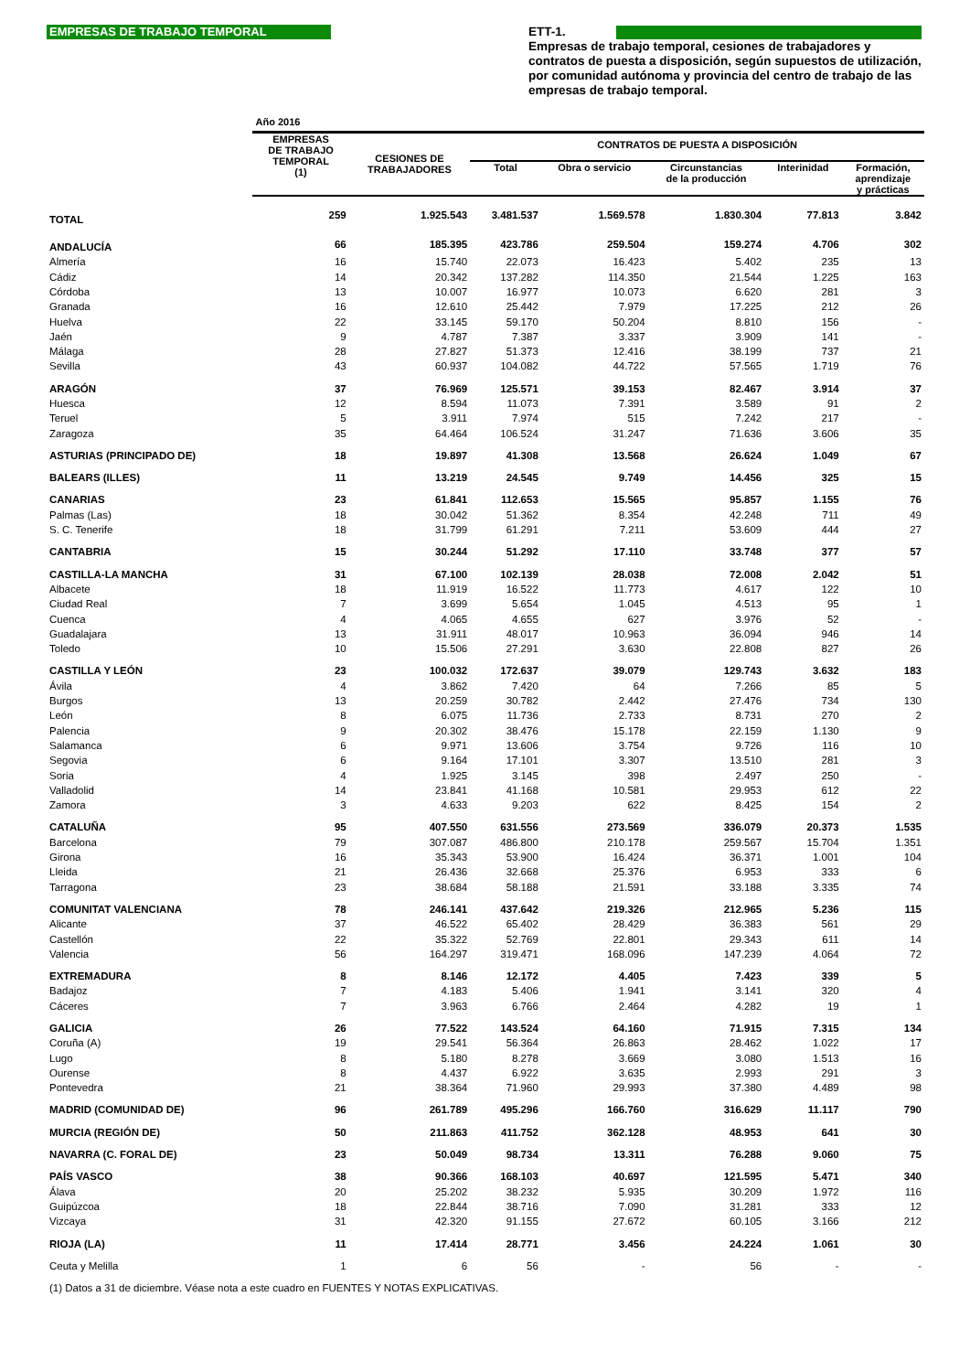EMPRESAS DE TRABAJO TEMPORAL
ETT-1.
Empresas de trabajo temporal, cesiones de trabajadores y contratos de puesta a disposición, según supuestos de utilización, por comunidad autónoma y provincia del centro de trabajo de las empresas de trabajo temporal.
| | Año 2016 | | | | | | |
| --- | --- | --- | --- | --- | --- | --- | --- |
| | EMPRESAS DE TRABAJO TEMPORAL (1) | CESIONES DE TRABAJADORES | CONTRATOS DE PUESTA A DISPOSICIÓN | | | | |
| | | | Total | Obra o servicio | Circunstancias de la producción | Interinidad | Formación, aprendizaje y prácticas |
| TOTAL | 259 | 1.925.543 | 3.481.537 | 1.569.578 | 1.830.304 | 77.813 | 3.842 |
| ANDALUCÍA | 66 | 185.395 | 423.786 | 259.504 | 159.274 | 4.706 | 302 |
| Almería | 16 | 15.740 | 22.073 | 16.423 | 5.402 | 235 | 13 |
| Cádiz | 14 | 20.342 | 137.282 | 114.350 | 21.544 | 1.225 | 163 |
| Córdoba | 13 | 10.007 | 16.977 | 10.073 | 6.620 | 281 | 3 |
| Granada | 16 | 12.610 | 25.442 | 7.979 | 17.225 | 212 | 26 |
| Huelva | 22 | 33.145 | 59.170 | 50.204 | 8.810 | 156 | - |
| Jaén | 9 | 4.787 | 7.387 | 3.337 | 3.909 | 141 | - |
| Málaga | 28 | 27.827 | 51.373 | 12.416 | 38.199 | 737 | 21 |
| Sevilla | 43 | 60.937 | 104.082 | 44.722 | 57.565 | 1.719 | 76 |
| ARAGÓN | 37 | 76.969 | 125.571 | 39.153 | 82.467 | 3.914 | 37 |
| Huesca | 12 | 8.594 | 11.073 | 7.391 | 3.589 | 91 | 2 |
| Teruel | 5 | 3.911 | 7.974 | 515 | 7.242 | 217 | - |
| Zaragoza | 35 | 64.464 | 106.524 | 31.247 | 71.636 | 3.606 | 35 |
| ASTURIAS (PRINCIPADO DE) | 18 | 19.897 | 41.308 | 13.568 | 26.624 | 1.049 | 67 |
| BALEARS (ILLES) | 11 | 13.219 | 24.545 | 9.749 | 14.456 | 325 | 15 |
| CANARIAS | 23 | 61.841 | 112.653 | 15.565 | 95.857 | 1.155 | 76 |
| Palmas (Las) | 18 | 30.042 | 51.362 | 8.354 | 42.248 | 711 | 49 |
| S. C. Tenerife | 18 | 31.799 | 61.291 | 7.211 | 53.609 | 444 | 27 |
| CANTABRIA | 15 | 30.244 | 51.292 | 17.110 | 33.748 | 377 | 57 |
| CASTILLA-LA MANCHA | 31 | 67.100 | 102.139 | 28.038 | 72.008 | 2.042 | 51 |
| Albacete | 18 | 11.919 | 16.522 | 11.773 | 4.617 | 122 | 10 |
| Ciudad Real | 7 | 3.699 | 5.654 | 1.045 | 4.513 | 95 | 1 |
| Cuenca | 4 | 4.065 | 4.655 | 627 | 3.976 | 52 | - |
| Guadalajara | 13 | 31.911 | 48.017 | 10.963 | 36.094 | 946 | 14 |
| Toledo | 10 | 15.506 | 27.291 | 3.630 | 22.808 | 827 | 26 |
| CASTILLA Y LEÓN | 23 | 100.032 | 172.637 | 39.079 | 129.743 | 3.632 | 183 |
| Ávila | 4 | 3.862 | 7.420 | 64 | 7.266 | 85 | 5 |
| Burgos | 13 | 20.259 | 30.782 | 2.442 | 27.476 | 734 | 130 |
| León | 8 | 6.075 | 11.736 | 2.733 | 8.731 | 270 | 2 |
| Palencia | 9 | 20.302 | 38.476 | 15.178 | 22.159 | 1.130 | 9 |
| Salamanca | 6 | 9.971 | 13.606 | 3.754 | 9.726 | 116 | 10 |
| Segovia | 6 | 9.164 | 17.101 | 3.307 | 13.510 | 281 | 3 |
| Soria | 4 | 1.925 | 3.145 | 398 | 2.497 | 250 | - |
| Valladolid | 14 | 23.841 | 41.168 | 10.581 | 29.953 | 612 | 22 |
| Zamora | 3 | 4.633 | 9.203 | 622 | 8.425 | 154 | 2 |
| CATALUÑA | 95 | 407.550 | 631.556 | 273.569 | 336.079 | 20.373 | 1.535 |
| Barcelona | 79 | 307.087 | 486.800 | 210.178 | 259.567 | 15.704 | 1.351 |
| Girona | 16 | 35.343 | 53.900 | 16.424 | 36.371 | 1.001 | 104 |
| Lleida | 21 | 26.436 | 32.668 | 25.376 | 6.953 | 333 | 6 |
| Tarragona | 23 | 38.684 | 58.188 | 21.591 | 33.188 | 3.335 | 74 |
| COMUNITAT VALENCIANA | 78 | 246.141 | 437.642 | 219.326 | 212.965 | 5.236 | 115 |
| Alicante | 37 | 46.522 | 65.402 | 28.429 | 36.383 | 561 | 29 |
| Castellón | 22 | 35.322 | 52.769 | 22.801 | 29.343 | 611 | 14 |
| Valencia | 56 | 164.297 | 319.471 | 168.096 | 147.239 | 4.064 | 72 |
| EXTREMADURA | 8 | 8.146 | 12.172 | 4.405 | 7.423 | 339 | 5 |
| Badajoz | 7 | 4.183 | 5.406 | 1.941 | 3.141 | 320 | 4 |
| Cáceres | 7 | 3.963 | 6.766 | 2.464 | 4.282 | 19 | 1 |
| GALICIA | 26 | 77.522 | 143.524 | 64.160 | 71.915 | 7.315 | 134 |
| Coruña (A) | 19 | 29.541 | 56.364 | 26.863 | 28.462 | 1.022 | 17 |
| Lugo | 8 | 5.180 | 8.278 | 3.669 | 3.080 | 1.513 | 16 |
| Ourense | 8 | 4.437 | 6.922 | 3.635 | 2.993 | 291 | 3 |
| Pontevedra | 21 | 38.364 | 71.960 | 29.993 | 37.380 | 4.489 | 98 |
| MADRID (COMUNIDAD DE) | 96 | 261.789 | 495.296 | 166.760 | 316.629 | 11.117 | 790 |
| MURCIA (REGIÓN DE) | 50 | 211.863 | 411.752 | 362.128 | 48.953 | 641 | 30 |
| NAVARRA (C. FORAL DE) | 23 | 50.049 | 98.734 | 13.311 | 76.288 | 9.060 | 75 |
| PAÍS VASCO | 38 | 90.366 | 168.103 | 40.697 | 121.595 | 5.471 | 340 |
| Álava | 20 | 25.202 | 38.232 | 5.935 | 30.209 | 1.972 | 116 |
| Guipúzcoa | 18 | 22.844 | 38.716 | 7.090 | 31.281 | 333 | 12 |
| Vizcaya | 31 | 42.320 | 91.155 | 27.672 | 60.105 | 3.166 | 212 |
| RIOJA (LA) | 11 | 17.414 | 28.771 | 3.456 | 24.224 | 1.061 | 30 |
| Ceuta y Melilla | 1 | 6 | 56 | - | 56 | - | - |
| (1) Datos a 31 de diciembre. Véase nota a este cuadro en FUENTES Y NOTAS EXPLICATIVAS. | | | | | | | |